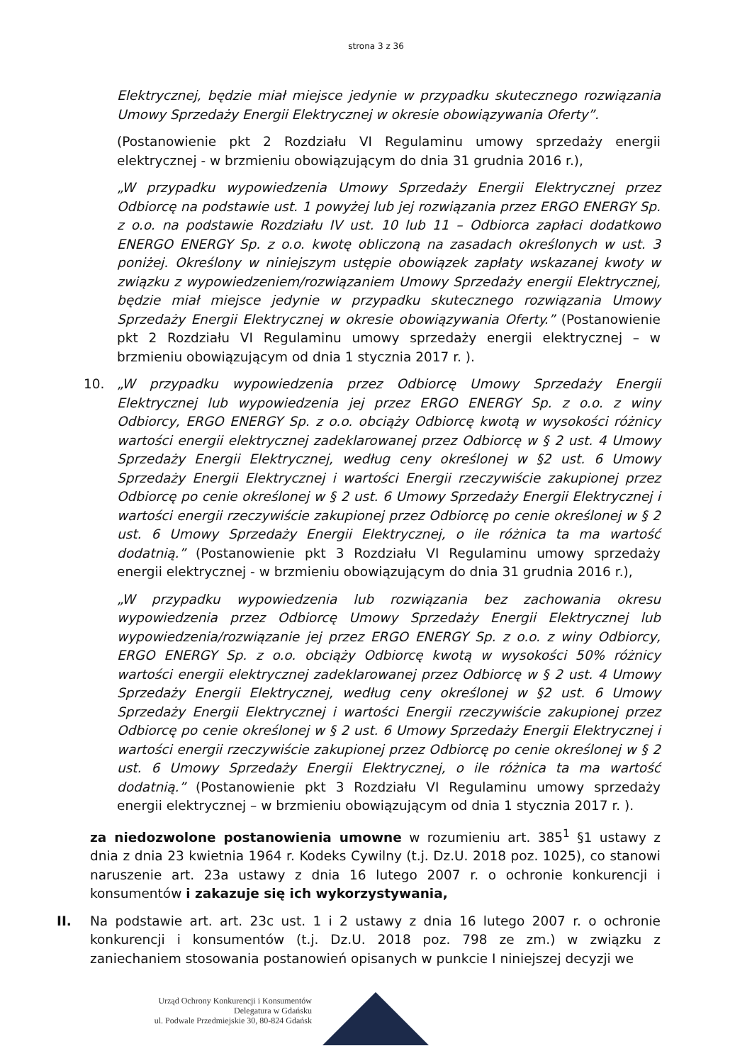strona 3 z 36
Elektrycznej, będzie miał miejsce jedynie w przypadku skutecznego rozwiązania Umowy Sprzedaży Energii Elektrycznej w okresie obowiązywania Oferty”.
(Postanowienie pkt 2 Rozdziału VI Regulaminu umowy sprzedaży energii elektrycznej - w brzmieniu obowiązującym do dnia 31 grudnia 2016 r.),
„W przypadku wypowiedzenia Umowy Sprzedaży Energii Elektrycznej przez Odbiorcę na podstawie ust. 1 powyżej lub jej rozwiązania przez ERGO ENERGY Sp. z o.o. na podstawie Rozdziału IV ust. 10 lub 11 – Odbiorca zapłaci dodatkowo ENERGO ENERGY Sp. z o.o. kwotę obliczoną na zasadach określonych w ust. 3 poniżej. Określony w niniejszym ustępie obowiązek zapłaty wskazanej kwoty w związku z wypowiedzeniem/rozwiązaniem Umowy Sprzedaży energii Elektrycznej, będzie miał miejsce jedynie w przypadku skutecznego rozwiązania Umowy Sprzedaży Energii Elektrycznej w okresie obowiązywania Oferty.” (Postanowienie pkt 2 Rozdziału VI Regulaminu umowy sprzedaży energii elektrycznej – w brzmieniu obowiązującym od dnia 1 stycznia 2017 r. ).
10. „W przypadku wypowiedzenia przez Odbiorcę Umowy Sprzedaży Energii Elektrycznej lub wypowiedzenia jej przez ERGO ENERGY Sp. z o.o. z winy Odbiorcy, ERGO ENERGY Sp. z o.o. obciąży Odbiorcę kwotą w wysokości różnicy wartości energii elektrycznej zadeklarowanej przez Odbiorcę w § 2 ust. 4 Umowy Sprzedaży Energii Elektrycznej, według ceny określonej w §2 ust. 6 Umowy Sprzedaży Energii Elektrycznej i wartości Energii rzeczywiście zakupionej przez Odbiorcę po cenie określonej w § 2 ust. 6 Umowy Sprzedaży Energii Elektrycznej i wartości energii rzeczywiście zakupionej przez Odbiorcę po cenie określonej w § 2 ust. 6 Umowy Sprzedaży Energii Elektrycznej, o ile różnica ta ma wartość dodatnią.” (Postanowienie pkt 3 Rozdziału VI Regulaminu umowy sprzedaży energii elektrycznej - w brzmieniu obowiązującym do dnia 31 grudnia 2016 r.),
„W przypadku wypowiedzenia lub rozwiązania bez zachowania okresu wypowiedzenia przez Odbiorcę Umowy Sprzedaży Energii Elektrycznej lub wypowiedzenia/rozwiązanie jej przez ERGO ENERGY Sp. z o.o. z winy Odbiorcy, ERGO ENERGY Sp. z o.o. obciąży Odbiorcę kwotą w wysokości 50% różnicy wartości energii elektrycznej zadeklarowanej przez Odbiorcę w § 2 ust. 4 Umowy Sprzedaży Energii Elektrycznej, według ceny określonej w §2 ust. 6 Umowy Sprzedaży Energii Elektrycznej i wartości Energii rzeczywiście zakupionej przez Odbiorcę po cenie określonej w § 2 ust. 6 Umowy Sprzedaży Energii Elektrycznej i wartości energii rzeczywiście zakupionej przez Odbiorcę po cenie określonej w § 2 ust. 6 Umowy Sprzedaży Energii Elektrycznej, o ile różnica ta ma wartość dodatnią.” (Postanowienie pkt 3 Rozdziału VI Regulaminu umowy sprzedaży energii elektrycznej – w brzmieniu obowiązującym od dnia 1 stycznia 2017 r. ).
za niedozwolone postanowienia umowne w rozumieniu art. 385<sup>1</sup> §1 ustawy z dnia z dnia 23 kwietnia 1964 r. Kodeks Cywilny (t.j. Dz.U. 2018 poz. 1025), co stanowi naruszenie art. 23a ustawy z dnia 16 lutego 2007 r. o ochronie konkurencji i konsumentów i zakazuje się ich wykorzystywania,
II. Na podstawie art. art. 23c ust. 1 i 2 ustawy z dnia 16 lutego 2007 r. o ochronie konkurencji i konsumentów (t.j. Dz.U. 2018 poz. 798 ze zm.) w związku z zaniechaniem stosowania postanowień opisanych w punkcie I niniejszej decyzji we
Urząd Ochrony Konkurencji i Konsumentów
Delegatura w Gdańsku
ul. Podwale Przedmiejskie 30, 80-824 Gdańsk